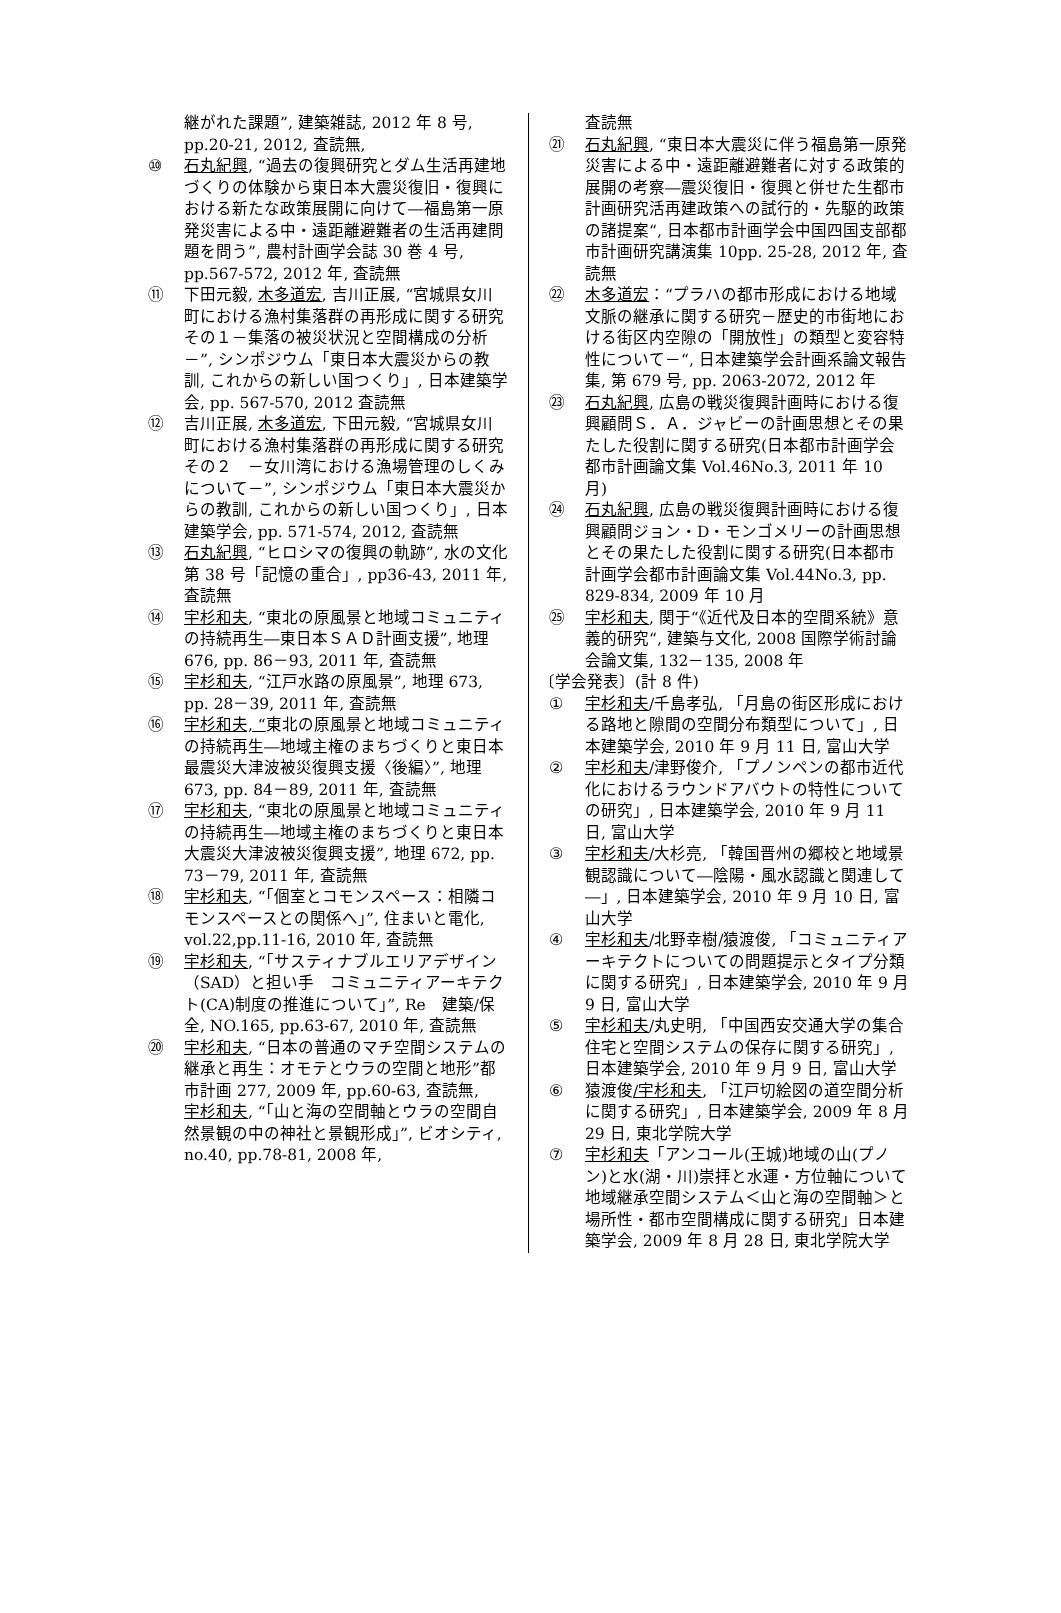継がれた課題”, 建築雑誌, 2012 年 8 号, pp.20-21, 2012, 査読無,
⑩ 石丸紀興, “過去の復興研究とダム生活再建地づくりの体験から東日本大震災復旧・復興における新たな政策展開に向けて―福島第一原発災害による中・遠距離避難者の生活再建問題を問う”, 農村計画学会誌 30 巻 4 号, pp.567-572, 2012 年, 査読無
⑪ 下田元毅, 木多道宏, 吉川正展, “宮城県女川町における漁村集落群の再形成に関する研究　その１－集落の被災状況と空間構成の分析－”, シンポジウム「東日本大震災からの教訓, これからの新しい国つくり」, 日本建築学会, pp. 567-570, 2012 査読無
⑫ 吉川正展, 木多道宏, 下田元毅, “宮城県女川町における漁村集落群の再形成に関する研究　その２　－女川湾における漁場管理のしくみについて－”, シンポジウム「東日本大震災からの教訓, これからの新しい国つくり」, 日本建築学会, pp. 571-574, 2012, 査読無
⑬ 石丸紀興, “ヒロシマの復興の軌跡”, 水の文化第 38 号「記憶の重合」, pp36-43, 2011 年, 査読無
⑭ 宇杉和夫, “東北の原風景と地域コミュニティの持続再生―東日本ＳＡＤ計画支援”, 地理 676, pp. 86－93, 2011 年, 査読無
⑮ 宇杉和夫, “江戸水路の原風景”, 地理 673, pp. 28－39, 2011 年, 査読無
⑯ 宇杉和夫, “東北の原風景と地域コミュニティの持続再生―地域主権のまちづくりと東日本最震災大津波被災復興支援〈後編〉”, 地理 673, pp. 84－89, 2011 年, 査読無
⑰ 宇杉和夫, “東北の原風景と地域コミュニティの持続再生―地域主権のまちづくりと東日本大震災大津波被災復興支援”, 地理 672, pp. 73－79, 2011 年, 査読無
⑱ 宇杉和夫, “「個室とコモンスペース：相隣コモンスペースとの関係へ」”, 住まいと電化, vol.22,pp.11-16, 2010 年, 査読無
⑲ 宇杉和夫, “「サスティナブルエリアデザイン（SAD）と担い手　コミュニティアーキテクト(CA)制度の推進について」”, Re　建築/保全, NO.165, pp.63-67, 2010 年, 査読無
⑳ 宇杉和夫, “日本の普通のマチ空間システムの継承と再生：オモテとウラの空間と地形”都市計画 277, 2009 年, pp.60-63, 査読無,
宇杉和夫, “「山と海の空間軸とウラの空間自然景観の中の神社と景観形成」”, ビオシティ, no.40, pp.78-81, 2008 年,
査読無
㉑ 石丸紀興, “東日本大震災に伴う福島第一原発災害による中・遠距離避難者に対する政策的展開の考察―震災復旧・復興と併せた生都市計画研究活再建政策への試行的・先駆的政策の諸提案“, 日本都市計画学会中国四国支部都市計画研究講演集 10pp. 25-28, 2012 年, 査読無
㉒ 木多道宏：“プラハの都市形成における地域文脈の継承に関する研究－歴史的市街地における街区内空隙の「開放性」の類型と変容特性について－“, 日本建築学会計画系論文報告集, 第 679 号, pp. 2063-2072, 2012 年
㉓ 石丸紀興, 広島の戦災復興計画時における復興顧問Ｓ．Ａ．ジャビーの計画思想とその果たした役割に関する研究(日本都市計画学会都市計画論文集 Vol.46No.3, 2011 年 10 月)
㉔ 石丸紀興, 広島の戦災復興計画時における復興顧問ジョン・D・モンゴメリーの計画思想とその果たした役割に関する研究(日本都市計画学会都市計画論文集 Vol.44No.3, pp. 829-834, 2009 年 10 月
㉕ 宇杉和夫, 関于“《近代及日本的空間系統》意義的研究“, 建築与文化, 2008 国際学術討論会論文集, 132－135, 2008 年
〔学会発表〕(計 8 件)
① 宇杉和夫/千島孝弘, 「月島の街区形成における路地と隙間の空間分布類型について」, 日本建築学会, 2010 年 9 月 11 日, 富山大学
② 宇杉和夫/津野俊介, 「プノンペンの都市近代化におけるラウンドアバウトの特性についての研究」, 日本建築学会, 2010 年 9 月 11 日, 富山大学
③ 宇杉和夫/大杉亮, 「韓国晋州の郷校と地域景観認識について―陰陽・風水認識と関連して―」, 日本建築学会, 2010 年 9 月 10 日, 富山大学
④ 宇杉和夫/北野幸樹/猿渡俊, 「コミュニティアーキテクトについての問題提示とタイプ分類に関する研究」, 日本建築学会, 2010 年 9 月 9 日, 富山大学
⑤ 宇杉和夫/丸史明, 「中国西安交通大学の集合住宅と空間システムの保存に関する研究」, 日本建築学会, 2010 年 9 月 9 日, 富山大学
⑥ 猿渡俊/宇杉和夫, 「江戸切絵図の道空間分析に関する研究」, 日本建築学会, 2009 年 8 月 29 日, 東北学院大学
⑦ 宇杉和夫「アンコール(王城)地域の山(プノン)と水(湖・川)崇拝と水運・方位軸について　地域継承空間システム＜山と海の空間軸＞と場所性・都市空間構成に関する研究」日本建築学会, 2009 年 8 月 28 日, 東北学院大学